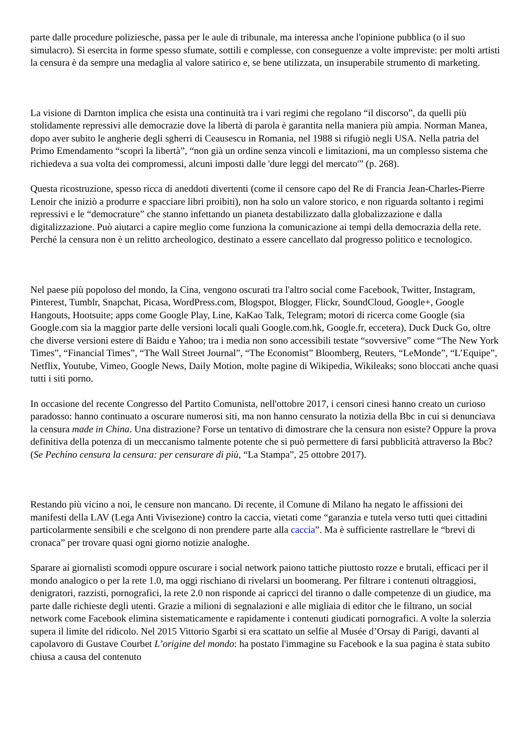parte dalle procedure poliziesche, passa per le aule di tribunale, ma interessa anche l'opinione pubblica (o il suo simulacro). Si esercita in forme spesso sfumate, sottili e complesse, con conseguenze a volte impreviste: per molti artisti la censura è da sempre una medaglia al valore satirico e, se bene utilizzata, un insuperabile strumento di marketing.
La visione di Darnton implica che esista una continuità tra i vari regimi che regolano “il discorso”, da quelli più stolidamente repressivi alle democrazie dove la libertà di parola è garantita nella maniera più ampia. Norman Manea, dopo aver subito le angherie degli sgherri di Ceausescu in Romania, nel 1988 si rifugiò negli USA. Nella patria del Primo Emendamento “scoprì la libertà”, “non già un ordine senza vincoli e limitazioni, ma un complesso sistema che richiedeva a sua volta dei compromessi, alcuni imposti dalle 'dure leggi del mercato'” (p. 268).
Questa ricostruzione, spesso ricca di aneddoti divertenti (come il censore capo del Re di Francia Jean-Charles-Pierre Lenoir che iniziò a produrre e spacciare libri proibiti), non ha solo un valore storico, e non riguarda soltanto i regimi repressivi e le “democrature” che stanno infettando un pianeta destabilizzato dalla globalizzazione e dalla digitalizzazione. Può aiutarci a capire meglio come funziona la comunicazione ai tempi della democrazia della rete. Perché la censura non è un relitto archeologico, destinato a essere cancellato dal progresso politico e tecnologico.
Nel paese più popoloso del mondo, la Cina, vengono oscurati tra l'altro social come Facebook, Twitter, Instagram, Pinterest, Tumblr, Snapchat, Picasa, WordPress.com, Blogspot, Blogger, Flickr, SoundCloud, Google+, Google Hangouts, Hootsuite; apps come Google Play, Line, KaKao Talk, Telegram; motori di ricerca come Google (sia Google.com sia la maggior parte delle versioni locali quali Google.com.hk, Google.fr, eccetera), Duck Duck Go, oltre che diverse versioni estere di Baidu e Yahoo; tra i media non sono accessibili testate “sovversive” come “The New York Times”, “Financial Times”, “The Wall Street Journal”, “The Economist” Bloomberg, Reuters, “LeMonde”, “L’Equipe”, Netflix, Youtube, Vimeo, Google News, Daily Motion, molte pagine di Wikipedia, Wikileaks; sono bloccati anche quasi tutti i siti porno.
In occasione del recente Congresso del Partito Comunista, nell'ottobre 2017, i censori cinesi hanno creato un curioso paradosso: hanno continuato a oscurare numerosi siti, ma non hanno censurato la notizia della Bbc in cui si denunciava la censura made in China. Una distrazione? Forse un tentativo di dimostrare che la censura non esiste? Oppure la prova definitiva della potenza di un meccanismo talmente potente che si può permettere di farsi pubblicità attraverso la Bbc? (Se Pechino censura la censura: per censurare di più, “La Stampa”, 25 ottobre 2017).
Restando più vicino a noi, le censure non mancano. Di recente, il Comune di Milano ha negato le affissioni dei manifesti della LAV (Lega Anti Vivisezione) contro la caccia, vietati come “garanzia e tutela verso tutti quei cittadini particolarmente sensibili e che scelgono di non prendere parte alla caccia”. Ma è sufficiente rastrellare le “brevi di cronaca” per trovare quasi ogni giorno notizie analoghe.
Sparare ai giornalisti scomodi oppure oscurare i social network paiono tattiche piuttosto rozze e brutali, efficaci per il mondo analogico o per la rete 1.0, ma oggi rischiano di rivelarsi un boomerang. Per filtrare i contenuti oltraggiosi, denigratori, razzisti, pornografici, la rete 2.0 non risponde ai capricci del tiranno o dalle competenze di un giudice, ma parte dalle richieste degli utenti. Grazie a milioni di segnalazioni e alle migliaia di editor che le filtrano, un social network come Facebook elimina sistematicamente e rapidamente i contenuti giudicati pornografici. A volte la solerzia supera il limite del ridicolo. Nel 2015 Vittorio Sgarbi si era scattato un selfie al Musée d’Orsay di Parigi, davanti al capolavoro di Gustave Courbet L’origine del mondo: ha postato l'immagine su Facebook e la sua pagina è stata subito chiusa a causa del contenuto